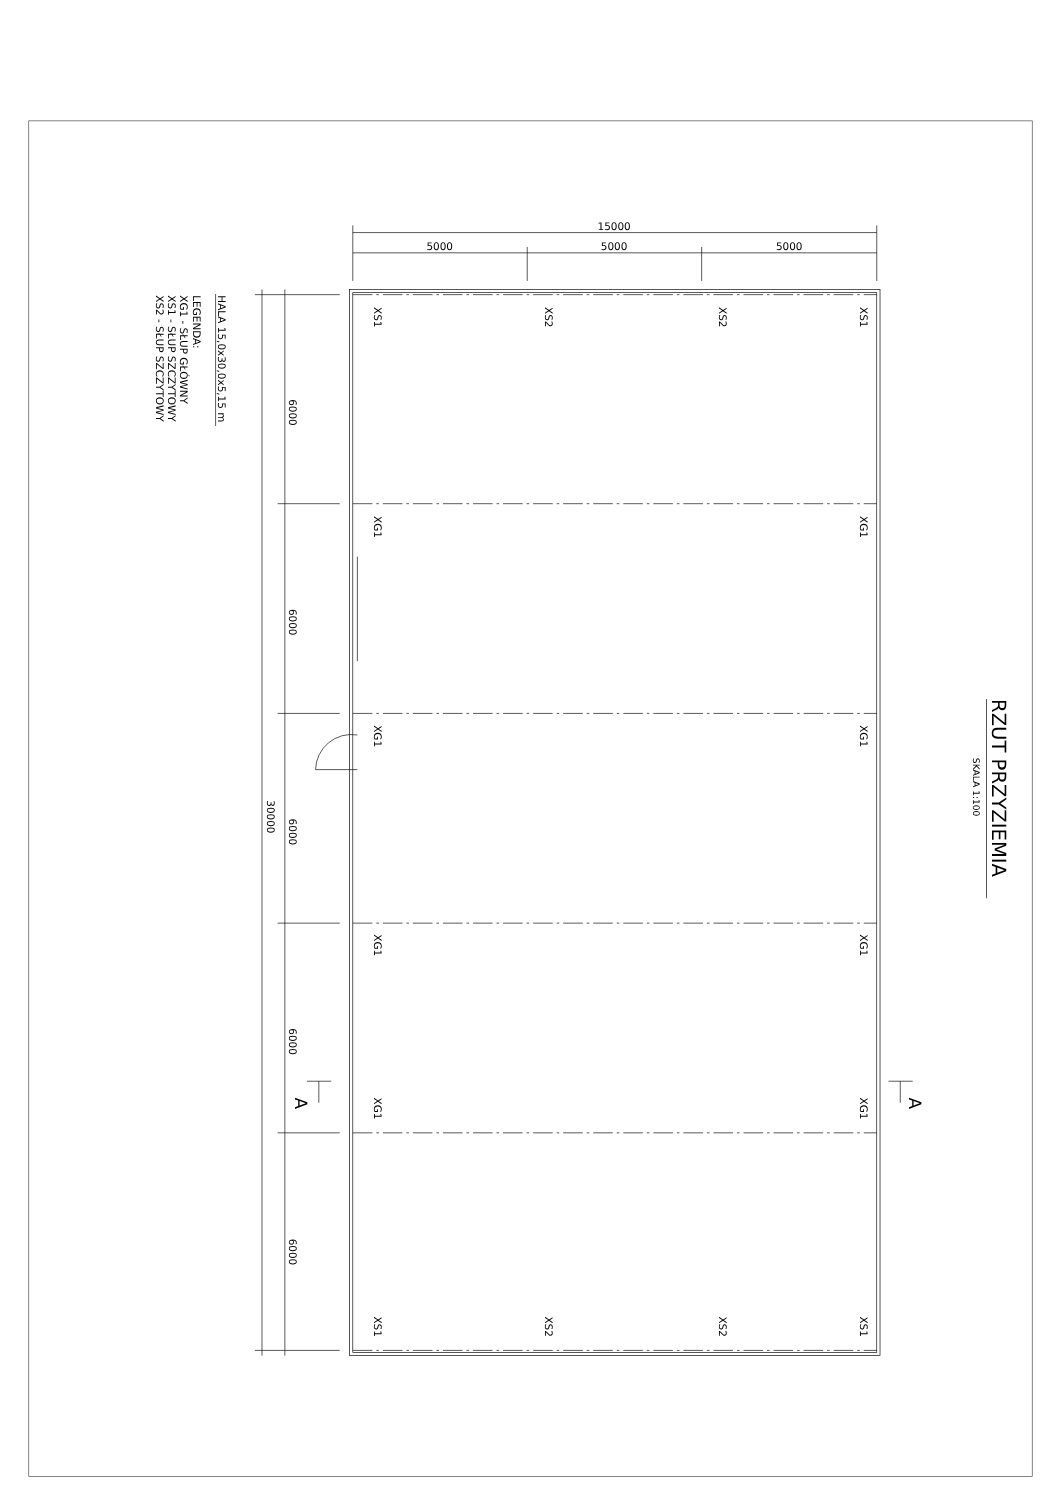15000
5000
5000
5000
6000
6000
6000
6000
6000
30000
XS1
XS2
XS2
XS1
XG1
XG1
XG1
XG1
XG1
XG1
XG1
XG1
XS1
XS2
XS2
XS1
HALA 15,0x30,0x5,15 m
LEGENDA:
XG1 - SŁUP GŁÓWNY
XS1 - SŁUP SZCZYTOWY
XS2 - SŁUP SZCZYTOWY
SKALA 1:100
RZUT PRZYZIEMIA
A
A